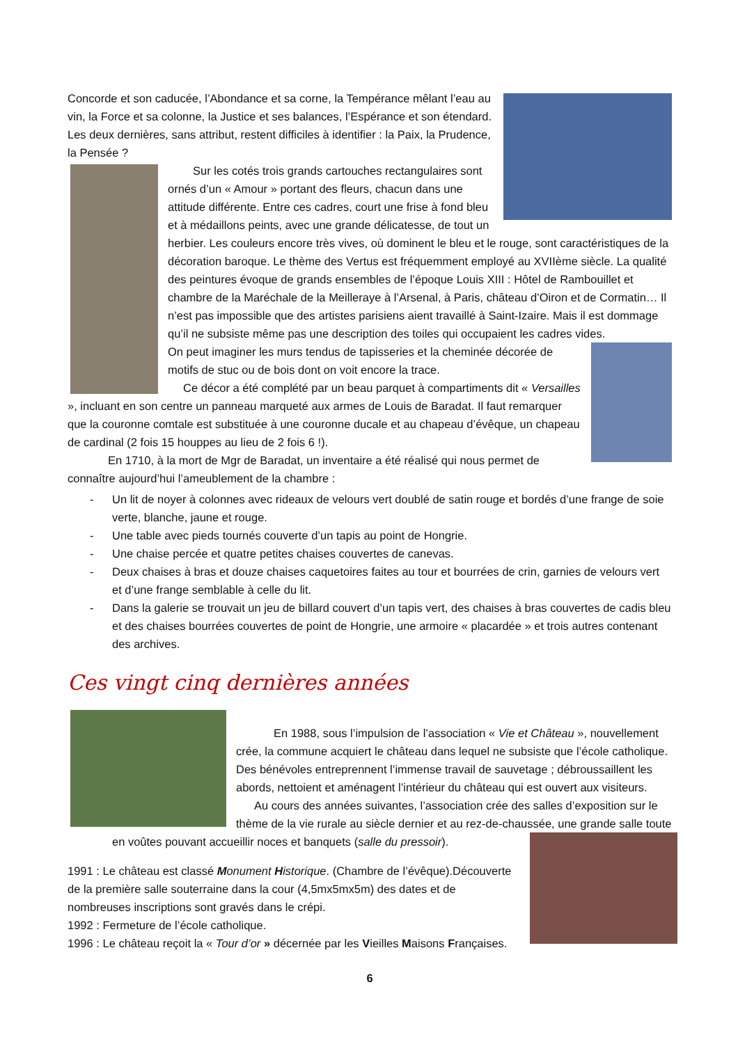Concorde et son caducée, l’Abondance et sa corne, la Tempérance mêlant l’eau au vin, la Force et sa colonne, la Justice et ses balances, l’Espérance et son étendard. Les deux dernières, sans attribut, restent difficiles à identifier : la Paix, la Prudence, la Pensée ?
Sur les cotés trois grands cartouches rectangulaires sont ornés d’un « Amour » portant des fleurs, chacun dans une attitude différente. Entre ces cadres, court une frise à fond bleu et à médaillons peints, avec une grande délicatesse, de tout un herbier. Les couleurs encore très vives, où dominent le bleu et le rouge, sont caractéristiques de la décoration baroque. Le thème des Vertus est fréquemment employé au XVIIème siècle. La qualité des peintures évoque de grands ensembles de l’époque Louis XIII : Hôtel de Rambouillet et chambre de la Maréchale de la Meilleraye à l’Arsenal, à Paris, château d’Oiron et de Cormatin… Il n’est pas impossible que des artistes parisiens aient travaillé à Saint-Izaire. Mais il est dommage qu’il ne subsiste même pas une description des toiles qui occupaient les cadres vides.
On peut imaginer les murs tendus de tapisseries et la cheminée décorée de motifs de stuc ou de bois dont on voit encore la trace.
Ce décor a été complété par un beau parquet à compartiments dit « Versailles », incluant en son centre un panneau marqueté aux armes de Louis de Baradat. Il faut remarquer que la couronne comtale est substituée à une couronne ducale et au chapeau d’évêque, un chapeau de cardinal (2 fois 15 houppes au lieu de 2 fois 6 !).
En 1710, à la mort de Mgr de Baradat, un inventaire a été réalisé qui nous permet de connaître aujourd’hui l’ameublement de la chambre :
- Un lit de noyer à colonnes avec rideaux de velours vert doublé de satin rouge et bordés d’une frange de soie verte, blanche, jaune et rouge.
- Une table avec pieds tournés couverte d’un tapis au point de Hongrie.
- Une chaise percée et quatre petites chaises couvertes de canevas.
- Deux chaises à bras et douze chaises caquetoires faites au tour et bourrées de crin, garnies de velours vert et d’une frange semblable à celle du lit.
- Dans la galerie se trouvait un jeu de billard couvert d’un tapis vert, des chaises à bras couvertes de cadis bleu et des chaises bourrées couvertes de point de Hongrie, une armoire « placardée » et trois autres contenant des archives.
Ces vingt cinq dernières années
En 1988, sous l’impulsion de l’association « Vie et Château », nouvellement crée, la commune acquiert le château dans lequel ne subsiste que l’école catholique. Des bénévoles entreprennent l’immense travail de sauvetage ; débroussaillent les abords, nettoient et aménagent l’intérieur du château qui est ouvert aux visiteurs.
Au cours des années suivantes, l’association crée des salles d’exposition sur le thème de la vie rurale au siècle dernier et au rez-de-chaussée, une grande salle toute
en voûtes pouvant accueillir noces et banquets (salle du pressoir).
1991 : Le château est classé Monument Historique. (Chambre de l’évêque).Découverte de la première salle souterraine dans la cour (4,5mx5mx5m) des dates et de nombreuses inscriptions sont gravés dans le crépi.
1992 : Fermeture de l’école catholique.
1996 : Le château reçoit la « Tour d’or » décernée par les Vieilles Maisons Françaises.
6